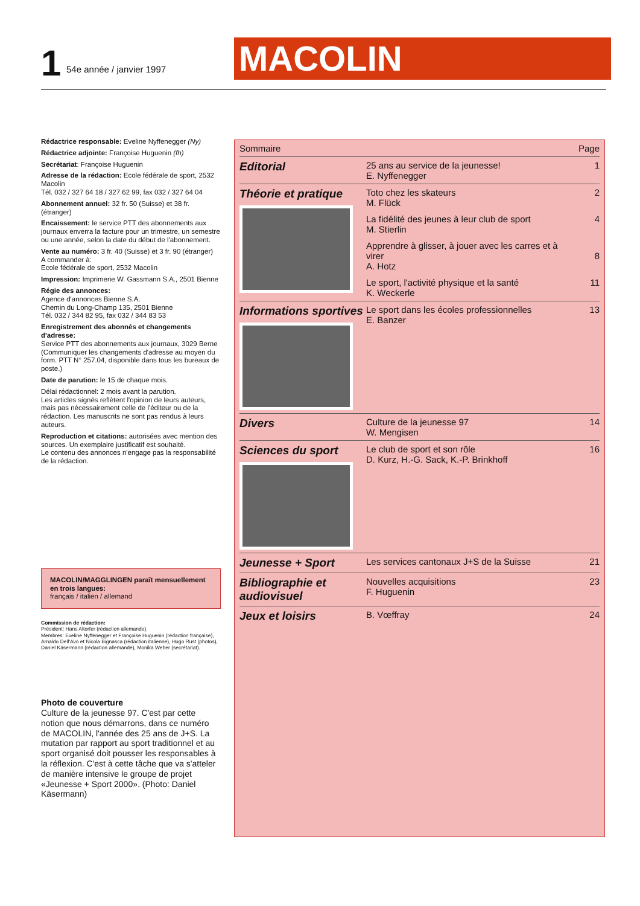1 54e année / janvier 1997 MACOLIN
Rédactrice responsable: Eveline Nyffenegger (Ny)
Rédactrice adjointe: Françoise Huguenin (fh)
Secrétariat: Françoise Huguenin
Adresse de la rédaction: Ecole fédérale de sport, 2532 Macolin
Tél. 032 / 327 64 18 / 327 62 99, fax 032 / 327 64 04
Abonnement annuel: 32 fr. 50 (Suisse) et 38 fr. (étranger)
Encaissement: le service PTT des abonnements aux journaux enverra la facture pour un trimestre, un semestre ou une année, selon la date du début de l'abonnement.
Vente au numéro: 3 fr. 40 (Suisse) et 3 fr. 90 (étranger)
A commander à:
Ecole fédérale de sport, 2532 Macolin
Impression: Imprimerie W. Gassmann S.A., 2501 Bienne
Régie des annonces:
Agence d'annonces Bienne S.A.
Chemin du Long-Champ 135, 2501 Bienne
Tél. 032 / 344 82 95, fax 032 / 344 83 53
Enregistrement des abonnés et changements d'adresse:
Service PTT des abonnements aux journaux, 3029 Berne
(Communiquer les changements d'adresse au moyen du form. PTT N° 257.04, disponible dans tous les bureaux de poste.)
Date de parution: le 15 de chaque mois.
Délai rédactionnel: 2 mois avant la parution.
Les articles signés reflètent l'opinion de leurs auteurs, mais pas nécessairement celle de l'éditeur ou de la rédaction. Les manuscrits ne sont pas rendus à leurs auteurs.
Reproduction et citations: autorisées avec mention des sources. Un exemplaire justificatif est souhaité.
Le contenu des annonces n'engage pas la responsabilité de la rédaction.
MACOLIN/MAGGLINGEN paraît mensuellement en trois langues:
français / italien / allemand
Commission de rédaction:
Président: Hans Altorfer (rédaction allemande).
Membres: Eveline Nyffenegger et Françoise Huguenin (rédaction française), Arnaldo Dell'Avo et Nicola Bignasca (rédaction italienne), Hugo Rust (photos), Daniel Käsermann (rédaction allemande), Monika Weber (secrétariat).
Photo de couverture
Culture de la jeunesse 97. C'est par cette notion que nous démarrons, dans ce numéro de MACOLIN, l'année des 25 ans de J+S. La mutation par rapport au sport traditionnel et au sport organisé doit pousser les responsables à la réflexion. C'est à cette tâche que va s'atteler de manière intensive le groupe de projet «Jeunesse + Sport 2000». (Photo: Daniel Käsermann)
| Sommaire | | Page |
| --- | --- | --- |
| Editorial | 25 ans au service de la jeunesse! E. Nyffenegger | 1 |
| Théorie et pratique | Toto chez les skateurs M. Flück | 2 |
| | La fidélité des jeunes à leur club de sport M. Stierlin | 4 |
| | Apprendre à glisser, à jouer avec les carres et à virer A. Hotz | 8 |
| | Le sport, l'activité physique et la santé K. Weckerle | 11 |
| Informations sportives | Le sport dans les écoles professionnelles E. Banzer | 13 |
| Divers | Culture de la jeunesse 97 W. Mengisen | 14 |
| Sciences du sport | Le club de sport et son rôle D. Kurz, H.-G. Sack, K.-P. Brinkhoff | 16 |
| Jeunesse + Sport | Les services cantonaux J+S de la Suisse | 21 |
| Bibliographie et audiovisuel | Nouvelles acquisitions F. Huguenin | 23 |
| Jeux et loisirs | B. Vœffray | 24 |